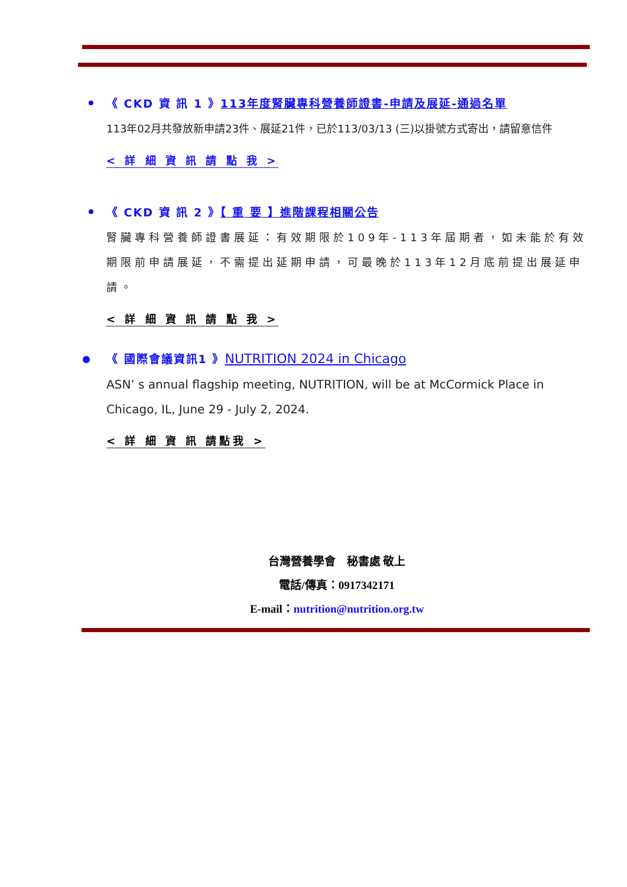《 CKD 資 訊 1 》113年度腎臟專科營養師證書-申請及展延-通過名單
113年02月共發放新申請23件、展延21件，已於113/03/13 (三)以掛號方式寄出，請留意信件
< 詳 細 資 訊 請 點 我 >
《 CKD 資 訊 2 》【 重 要 】進階課程相關公告
腎臟專科營養師證書展延：有效期限於109年-113年屆期者，如未能於有效期限前申請展延，不需提出延期申請，可最晚於113年12月底前提出展延申請。
< 詳 細 資 訊 請 點 我 >
《 國際會議資訊1 》NUTRITION 2024 in Chicago
ASN’ s annual flagship meeting, NUTRITION, will be at McCormick Place in Chicago, IL, June 29 - July 2, 2024.
< 詳 細 資 訊 請點我 >
台灣營養學會　秘書處 敬上
電話/傳真：0917342171
E-mail：nutrition@nutrition.org.tw